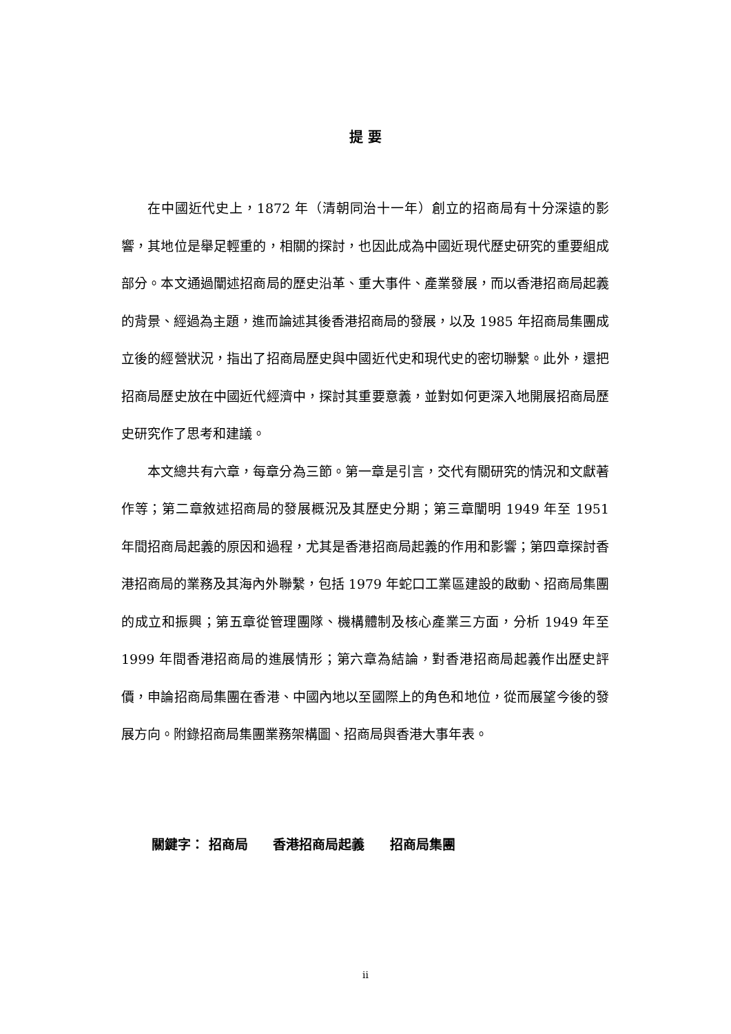提 要
在中國近代史上，1872 年（清朝同治十一年）創立的招商局有十分深遠的影響，其地位是舉足輕重的，相關的探討，也因此成為中國近現代歷史研究的重要組成部分。本文通過闡述招商局的歷史沿革、重大事件、產業發展，而以香港招商局起義的背景、經過為主題，進而論述其後香港招商局的發展，以及 1985 年招商局集團成立後的經營狀況，指出了招商局歷史與中國近代史和現代史的密切聯繫。此外，還把招商局歷史放在中國近代經濟中，探討其重要意義，並對如何更深入地開展招商局歷史研究作了思考和建議。
本文總共有六章，每章分為三節。第一章是引言，交代有關研究的情況和文獻著作等；第二章敘述招商局的發展概況及其歷史分期；第三章闡明 1949 年至 1951 年間招商局起義的原因和過程，尤其是香港招商局起義的作用和影響；第四章探討香港招商局的業務及其海內外聯繫，包括 1979 年蛇口工業區建設的啟動、招商局集團的成立和振興；第五章從管理團隊、機構體制及核心產業三方面，分析 1949 年至 1999 年間香港招商局的進展情形；第六章為結論，對香港招商局起義作出歷史評價，申論招商局集團在香港、中國內地以至國際上的角色和地位，從而展望今後的發展方向。附錄招商局集團業務架構圖、招商局與香港大事年表。
關鍵字： 招商局 香港招商局起義 招商局集團
ii